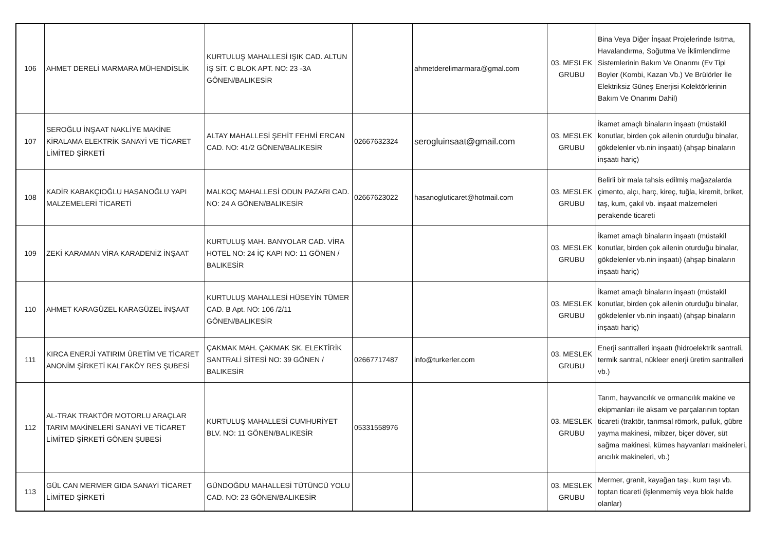| 106 | AHMET DERELİ MARMARA MÜHENDİSLİK | KURTULUŞ MAHALLESİ IŞIK CAD. ALTUN İŞ SİT. C BLOK APT. NO: 23 -3A GÖNEN/BALIKESİR | | ahmetderelimarmara@gmal.com | 03. MESLEK GRUBU | Bina Veya Diğer İnşaat Projelerinde Isıtma, Havalandırma, Soğutma Ve İklimlendirme Sistemlerinin Bakım Ve Onarımı (Ev Tipi Boyler (Kombi, Kazan Vb.) Ve Brülörler İle Elektriksiz Güneş Enerjisi Kolektörlerinin Bakım Ve Onarımı Dahil) |
| 107 | SEROĞLU İNŞAAT NAKLİYE MAKİNE KİRALAMA ELEKTRİK SANAYİ VE TİCARET LİMİTED ŞİRKETİ | ALTAY MAHALLESİ ŞEHİT FEHMİ ERCAN CAD. NO: 41/2 GÖNEN/BALIKESİR | 02667632324 | serogluinsaat@gmail.com | 03. MESLEK GRUBU | İkamet amaçlı binaların inşaatı (müstakil konutlar, birden çok ailenin oturduğu binalar, gökdelenler vb.nin inşaatı) (ahşap binaların inşaatı hariç) |
| 108 | KADİR KABAKÇIOĞLU HASANOĞLU YAPI MALZEMELERİ TİCARETİ | MALKOÇ MAHALLESİ ODUN PAZARI CAD. NO: 24 A GÖNEN/BALIKESİR | 02667623022 | hasanogluticaret@hotmail.com | 03. MESLEK GRUBU | Belirli bir mala tahsis edilmiş mağazalarda çimento, alçı, harç, kireç, tuğla, kiremit, briket, taş, kum, çakıl vb. inşaat malzemeleri perakende ticareti |
| 109 | ZEKİ KARAMAN VİRA KARADENİZ İNŞAAT | KURTULUŞ MAH. BANYOLAR CAD. VİRA HOTEL NO: 24 İÇ KAPI NO: 11 GÖNEN / BALIKESİR | | | 03. MESLEK GRUBU | İkamet amaçlı binaların inşaatı (müstakil konutlar, birden çok ailenin oturduğu binalar, gökdelenler vb.nin inşaatı) (ahşap binaların inşaatı hariç) |
| 110 | AHMET KARAGÜZEL KARAGÜZEL İNŞAAT | KURTULUŞ MAHALLESİ HÜSEYİN TÜMER CAD. B Apt. NO: 106 /2/11 GÖNEN/BALIKESİR | | | 03. MESLEK GRUBU | İkamet amaçlı binaların inşaatı (müstakil konutlar, birden çok ailenin oturduğu binalar, gökdelenler vb.nin inşaatı) (ahşap binaların inşaatı hariç) |
| 111 | KIRCA ENERJİ YATIRIM ÜRETİM VE TİCARET ANONİM ŞİRKETİ KALFAKÖY RES ŞUBESİ | ÇAKMAK MAH. ÇAKMAK SK. ELEKTİRİK SANTRALİ SİTESİ NO: 39 GÖNEN / BALIKESİR | 02667717487 | info@turkerler.com | 03. MESLEK GRUBU | Enerji santralleri inşaatı (hidroelektrik santrali, termik santral, nükleer enerji üretim santralleri vb.) |
| 112 | AL-TRAK TRAKTÖR MOTORLU ARAÇLAR TARIM MAKİNELERİ SANAYİ VE TİCARET LİMİTED ŞİRKETİ GÖNEN ŞUBESİ | KURTULUŞ MAHALLESİ CUMHURİYET BLV. NO: 11 GÖNEN/BALIKESİR | 05331558976 | | 03. MESLEK GRUBU | Tarım, hayvancılık ve ormancılık makine ve ekipmanları ile aksam ve parçalarının toptan ticareti (traktör, tarımsal römork, pulluk, gübre yayma makinesi, mibzer, biçer döver, süt sağma makinesi, kümes hayvanları makineleri, arıcılık makineleri, vb.) |
| 113 | GÜL CAN MERMER GIDA SANAYİ TİCARET LİMİTED ŞİRKETİ | GÜNDOĞDU MAHALLESİ TÜTÜNCÜ YOLU CAD. NO: 23 GÖNEN/BALIKESİR | | | 03. MESLEK GRUBU | Mermer, granit, kayağan taşı, kum taşı vb. toptan ticareti (işlenmemiş veya blok halde olanlar) |